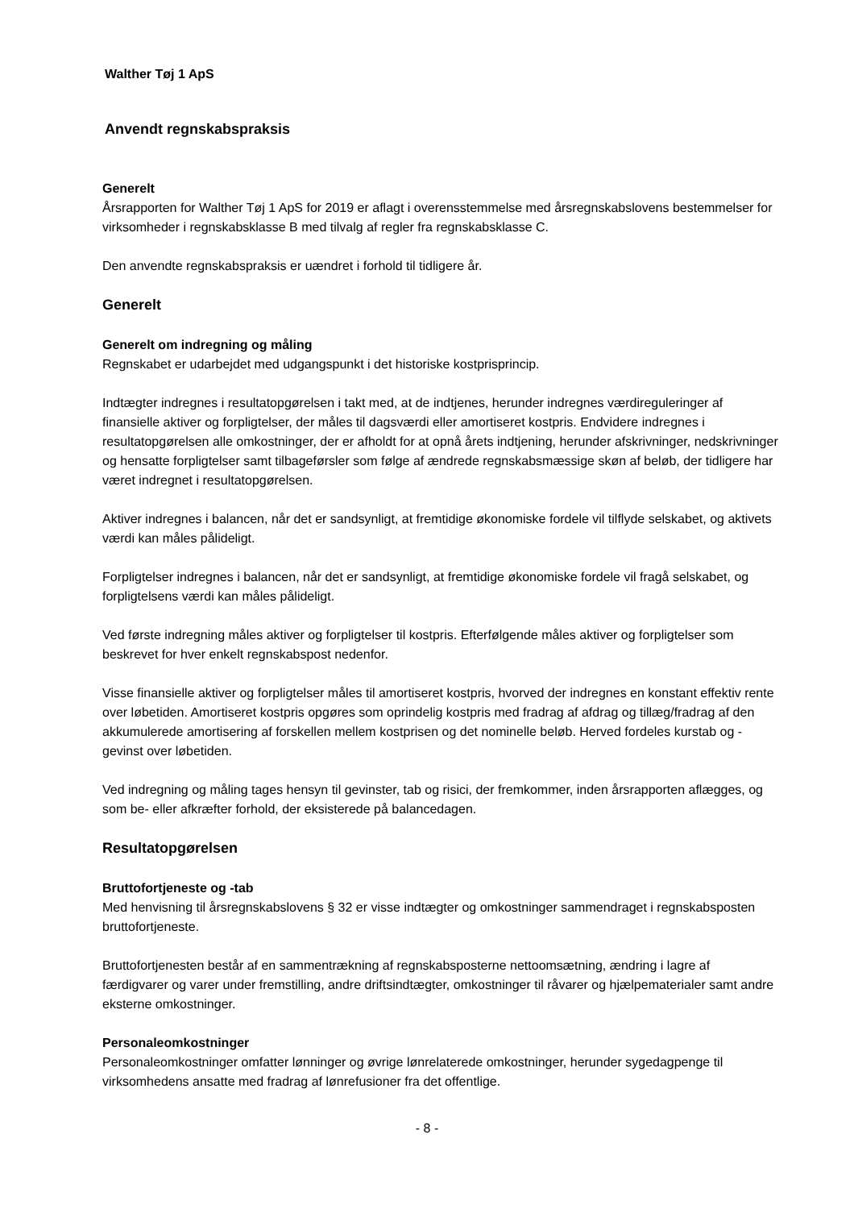Walther Tøj 1 ApS
Anvendt regnskabspraksis
Generelt
Årsrapporten for Walther Tøj 1 ApS for 2019 er aflagt i overensstemmelse med årsregnskabslovens bestemmelser for virksomheder i regnskabsklasse B med tilvalg af regler fra regnskabsklasse C.
Den anvendte regnskabspraksis er uændret i forhold til tidligere år.
Generelt
Generelt om indregning og måling
Regnskabet er udarbejdet med udgangspunkt i det historiske kostprisprincip.
Indtægter indregnes i resultatopgørelsen i takt med, at de indtjenes, herunder indregnes værdireguleringer af finansielle aktiver og forpligtelser, der måles til dagsværdi eller amortiseret kostpris. Endvidere indregnes i resultatopgørelsen alle omkostninger, der er afholdt for at opnå årets indtjening, herunder afskrivninger, nedskrivninger og hensatte forpligtelser samt tilbageførsler som følge af ændrede regnskabsmæssige skøn af beløb, der tidligere har været indregnet i resultatopgørelsen.
Aktiver indregnes i balancen, når det er sandsynligt, at fremtidige økonomiske fordele vil tilflyde selskabet, og aktivets værdi kan måles pålideligt.
Forpligtelser indregnes i balancen, når det er sandsynligt, at fremtidige økonomiske fordele vil fragå selskabet, og forpligtelsens værdi kan måles pålideligt.
Ved første indregning måles aktiver og forpligtelser til kostpris. Efterfølgende måles aktiver og forpligtelser som beskrevet for hver enkelt regnskabspost nedenfor.
Visse finansielle aktiver og forpligtelser måles til amortiseret kostpris, hvorved der indregnes en konstant effektiv rente over løbetiden. Amortiseret kostpris opgøres som oprindelig kostpris med fradrag af afdrag og tillæg/fradrag af den akkumulerede amortisering af forskellen mellem kostprisen og det nominelle beløb. Herved fordeles kurstab og -gevinst over løbetiden.
Ved indregning og måling tages hensyn til gevinster, tab og risici, der fremkommer, inden årsrapporten aflægges, og som be- eller afkræfter forhold, der eksisterede på balancedagen.
Resultatopgørelsen
Bruttofortjeneste og -tab
Med henvisning til årsregnskabslovens § 32 er visse indtægter og omkostninger sammendraget i regnskabsposten bruttofortjeneste.
Bruttofortjenesten består af en sammentrækning af regnskabsposterne nettoomsætning, ændring i lagre af færdigvarer og varer under fremstilling, andre driftsindtægter, omkostninger til råvarer og hjælpematerialer samt andre eksterne omkostninger.
Personaleomkostninger
Personaleomkostninger omfatter lønninger og øvrige lønrelaterede omkostninger, herunder sygedagpenge til virksomhedens ansatte med fradrag af lønrefusioner fra det offentlige.
- 8 -